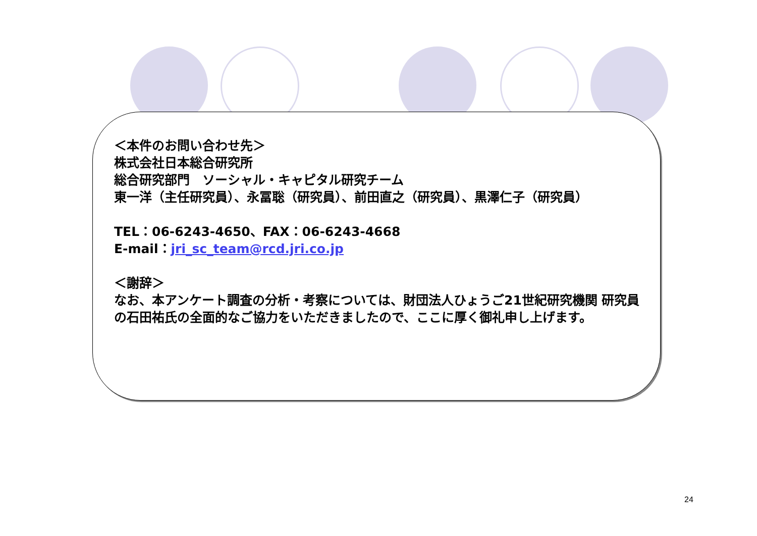＜本件のお問い合わせ先＞
株式会社日本総合研究所
総合研究部門　ソーシャル・キャピタル研究チーム
東一洋（主任研究員）、永冨聡（研究員）、前田直之（研究員）、黒澤仁子（研究員）
TEL：06-6243-4650、FAX：06-6243-4668
E-mail：jri_sc_team@rcd.jri.co.jp
＜謝辞＞
なお、本アンケート調査の分析・考察については、財団法人ひょうご21世紀研究機関 研究員の石田祐氏の全面的なご協力をいただきましたので、ここに厚く御礼申し上げます。
24